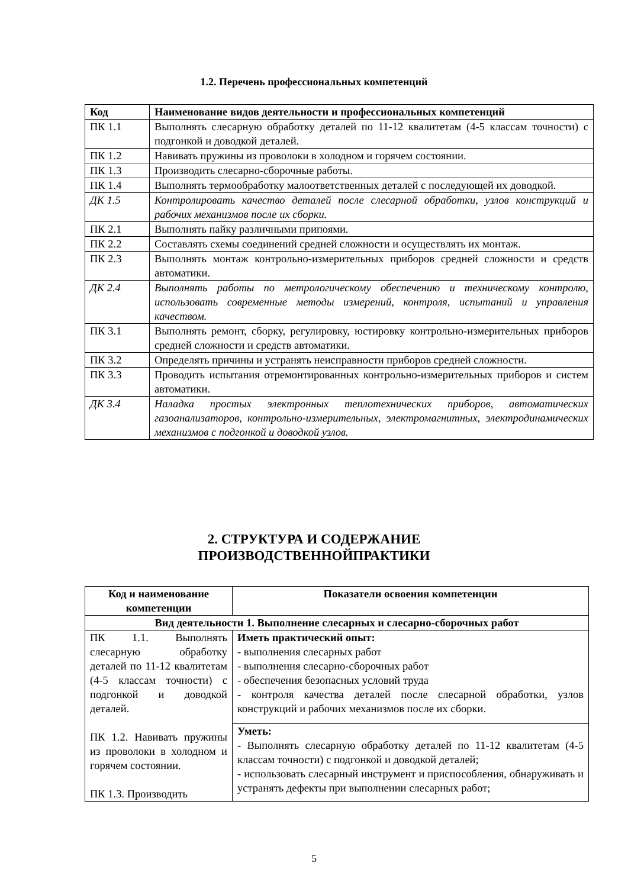1.2. Перечень профессиональных компетенций
| Код | Наименование видов деятельности и профессиональных компетенций |
| --- | --- |
| ПК 1.1 | Выполнять слесарную обработку деталей по 11-12 квалитетам (4-5 классам точности) с подгонкой и доводкой деталей. |
| ПК 1.2 | Навивать пружины из проволоки в холодном и горячем состоянии. |
| ПК 1.3 | Производить слесарно-сборочные работы. |
| ПК 1.4 | Выполнять термообработку малоответственных деталей с последующей их доводкой. |
| ДК 1.5 | Контролировать качество деталей после слесарной обработки, узлов конструкций и рабочих механизмов после их сборки. |
| ПК 2.1 | Выполнять пайку различными припоями. |
| ПК 2.2 | Составлять схемы соединений средней сложности и осуществлять их монтаж. |
| ПК 2.3 | Выполнять монтаж контрольно-измерительных приборов средней сложности и средств автоматики. |
| ДК 2.4 | Выполнять работы по метрологическому обеспечению и техническому контролю, использовать современные методы измерений, контроля, испытаний и управления качеством. |
| ПК 3.1 | Выполнять ремонт, сборку, регулировку, юстировку контрольно-измерительных приборов средней сложности и средств автоматики. |
| ПК 3.2 | Определять причины и устранять неисправности приборов средней сложности. |
| ПК 3.3 | Проводить испытания отремонтированных контрольно-измерительных приборов и систем автоматики. |
| ДК 3.4 | Наладка простых электронных теплотехнических приборов, автоматических газоанализаторов, контрольно-измерительных, электромагнитных, электродинамических механизмов с подгонкой и доводкой узлов. |
2. СТРУКТУРА И СОДЕРЖАНИЕ
ПРОИЗВОДСТВЕННОЙПРАКТИКИ
| Код и наименование компетенции | Показатели освоения компетенции |
| --- | --- |
| Вид деятельности 1. Выполнение слесарных и слесарно-сборочных работ | |
| ПК 1.1. Выполнять слесарную обработку деталей по 11-12 квалитетам (4-5 классам точности) с подгонкой и доводкой деталей. ПК 1.2. Навивать пружины из проволоки в холодном и горячем состоянии. ПК 1.3. Производить | Иметь практический опыт: - выполнения слесарных работ - выполнения слесарно-сборочных работ - обеспечения безопасных условий труда - контроля качества деталей после слесарной обработки, узлов конструкций и рабочих механизмов после их сборки. |
| | Уметь: - Выполнять слесарную обработку деталей по 11-12 квалитетам (4-5 классам точности) с подгонкой и доводкой деталей; - использовать слесарный инструмент и приспособления, обнаруживать и устранять дефекты при выполнении слесарных работ; |
5